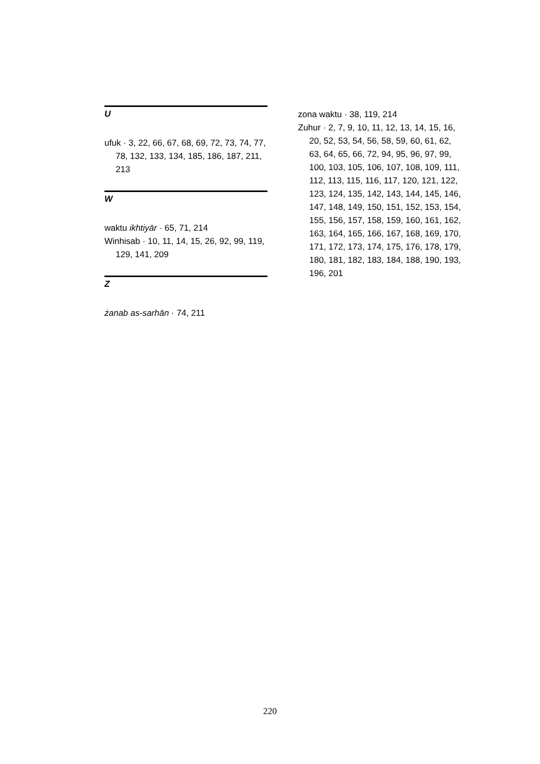U
ufuk · 3, 22, 66, 67, 68, 69, 72, 73, 74, 77, 78, 132, 133, 134, 185, 186, 187, 211, 213
W
waktu ikhtiyār · 65, 71, 214
Winhisab · 10, 11, 14, 15, 26, 92, 99, 119, 129, 141, 209
Z
żanab as-sarhān · 74, 211
zona waktu · 38, 119, 214
Zuhur · 2, 7, 9, 10, 11, 12, 13, 14, 15, 16, 20, 52, 53, 54, 56, 58, 59, 60, 61, 62, 63, 64, 65, 66, 72, 94, 95, 96, 97, 99, 100, 103, 105, 106, 107, 108, 109, 111, 112, 113, 115, 116, 117, 120, 121, 122, 123, 124, 135, 142, 143, 144, 145, 146, 147, 148, 149, 150, 151, 152, 153, 154, 155, 156, 157, 158, 159, 160, 161, 162, 163, 164, 165, 166, 167, 168, 169, 170, 171, 172, 173, 174, 175, 176, 178, 179, 180, 181, 182, 183, 184, 188, 190, 193, 196, 201
220